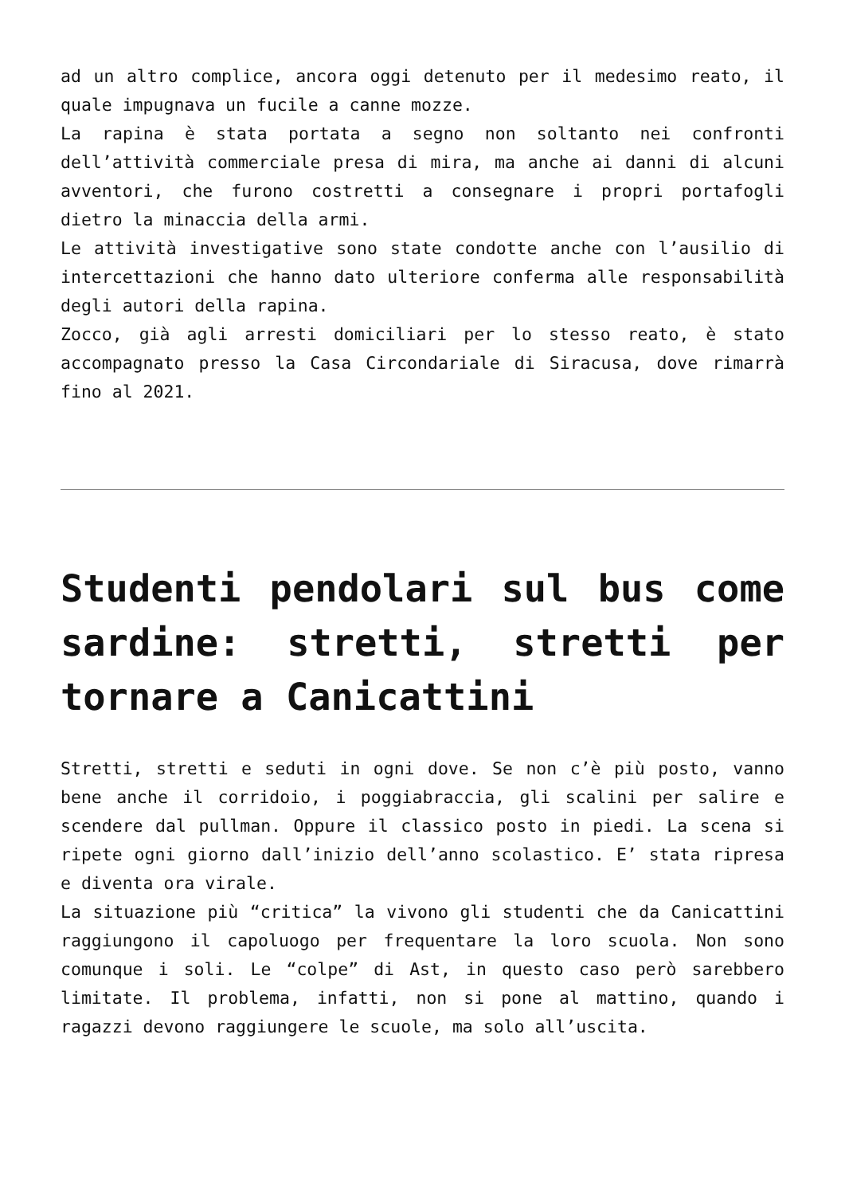ad un altro complice, ancora oggi detenuto per il medesimo reato, il quale impugnava un fucile a canne mozze.
La rapina è stata portata a segno non soltanto nei confronti dell’attività commerciale presa di mira, ma anche ai danni di alcuni avventori, che furono costretti a consegnare i propri portafogli dietro la minaccia della armi.
Le attività investigative sono state condotte anche con l’ausilio di intercettazioni che hanno dato ulteriore conferma alle responsabilità degli autori della rapina.
Zocco, già agli arresti domiciliari per lo stesso reato, è stato accompagnato presso la Casa Circondariale di Siracusa, dove rimarrà fino al 2021.
Studenti pendolari sul bus come sardine: stretti, stretti per tornare a Canicattini
Stretti, stretti e seduti in ogni dove. Se non c’è più posto, vanno bene anche il corridoio, i poggiabraccia, gli scalini per salire e scendere dal pullman. Oppure il classico posto in piedi. La scena si ripete ogni giorno dall’inizio dell’anno scolastico. E’ stata ripresa e diventa ora virale.
La situazione più “critica” la vivono gli studenti che da Canicattini raggiungono il capoluogo per frequentare la loro scuola. Non sono comunque i soli. Le “colpe” di Ast, in questo caso però sarebbero limitate. Il problema, infatti, non si pone al mattino, quando i ragazzi devono raggiungere le scuole, ma solo all’uscita.